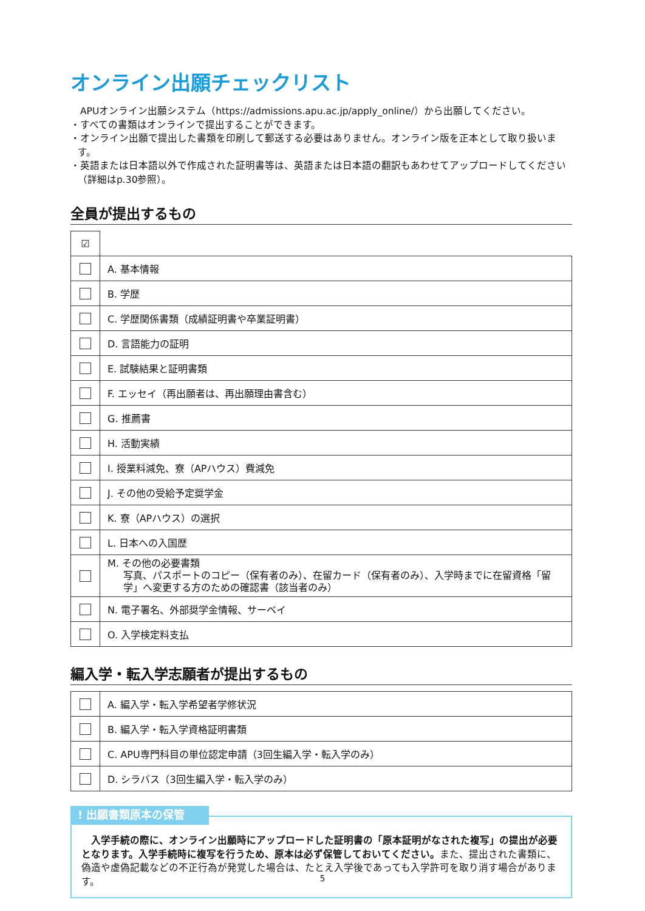オンライン出願チェックリスト
　APUオンライン出願システム（https://admissions.apu.ac.jp/apply_online/）から出願してください。
・すべての書類はオンラインで提出することができます。
・オンライン出願で提出した書類を印刷して郵送する必要はありません。オンライン版を正本として取り扱います。
・英語または日本語以外で作成された証明書等は、英語または日本語の翻訳もあわせてアップロードしてください（詳細はp.30参照）。
全員が提出するもの
| ☑ | |
| | A. 基本情報 |
| | B. 学歴 |
| | C. 学歴関係書類（成績証明書や卒業証明書） |
| | D. 言語能力の証明 |
| | E. 試験結果と証明書類 |
| | F. エッセイ（再出願者は、再出願理由書含む） |
| | G. 推薦書 |
| | H. 活動実績 |
| | I. 授業料減免、寮（APハウス）費減免 |
| | J. その他の受給予定奨学金 |
| | K. 寮（APハウス）の選択 |
| | L. 日本への入国歴 |
| | M. その他の必要書類 写真、パスポートのコピー（保有者のみ）、在留カード（保有者のみ）、入学時までに在留資格「留学」へ変更する方のための確認書（該当者のみ） |
| | N. 電子署名、外部奨学金情報、サーベイ |
| | O. 入学検定料支払 |
編入学・転入学志願者が提出するもの
| | A. 編入学・転入学希望者学修状況 |
| | B. 編入学・転入学資格証明書類 |
| | C. APU専門科目の単位認定申請（3回生編入学・転入学のみ） |
| | D. シラバス（3回生編入学・転入学のみ） |
! 出願書類原本の保管
　入学手続の際に、オンライン出願時にアップロードした証明書の「原本証明がなされた複写」の提出が必要となります。入学手続時に複写を行うため、原本は必ず保管しておいてください。また、提出された書類に、偽造や虚偽記載などの不正行為が発覚した場合は、たとえ入学後であっても入学許可を取り消す場合があります。
5